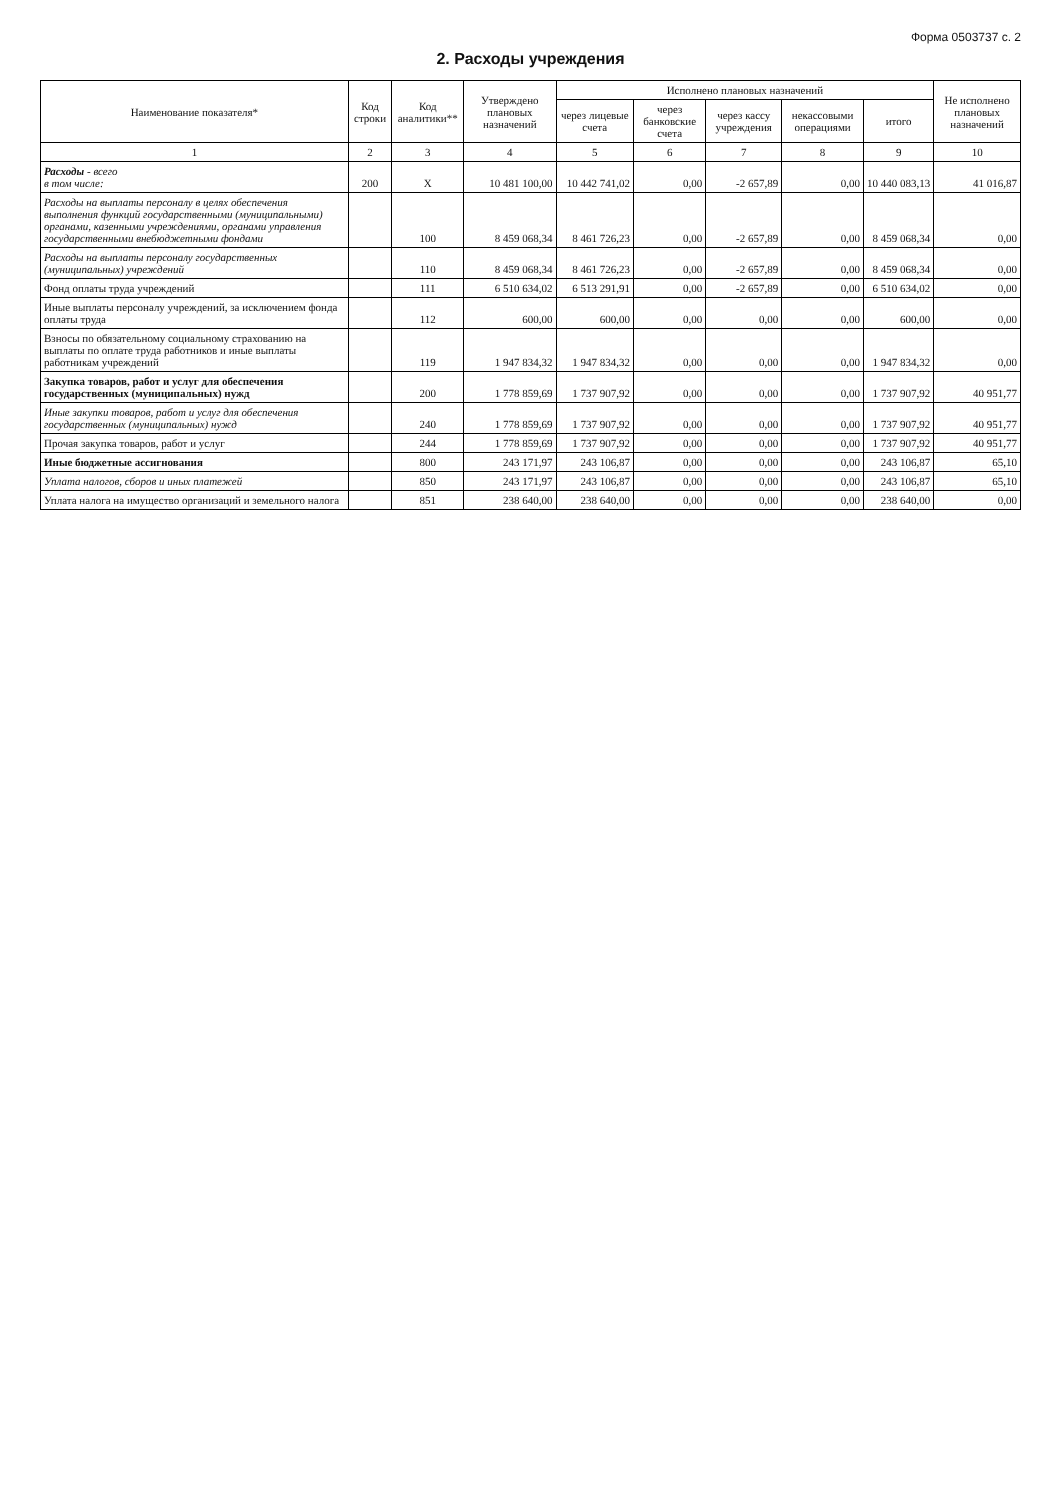Форма 0503737 с. 2
2. Расходы учреждения
| Наименование показателя* | Код строки | Код аналитики** | Утверждено плановых назначений | Исполнено плановых назначений | | | | | Не исполнено плановых назначений |
| --- | --- | --- | --- | --- | --- | --- | --- | --- | --- |
| | | | | через лицевые счета | через банковские счета | через кассу учреждения | некассовыми операциями | итого | |
| 1 | 2 | 3 | 4 | 5 | 6 | 7 | 8 | 9 | 10 |
| Расходы - всего в том числе: | 200 | X | 10 481 100,00 | 10 442 741,02 | 0,00 | -2 657,89 | 0,00 | 10 440 083,13 | 41 016,87 |
| Расходы на выплаты персоналу в целях обеспечения выполнения функций государственными (муниципальными) органами, казенными учреждениями, органами управления государственными внебюджетными фондами | | 100 | 8 459 068,34 | 8 461 726,23 | 0,00 | -2 657,89 | 0,00 | 8 459 068,34 | 0,00 |
| Расходы на выплаты персоналу государственных (муниципальных) учреждений | | 110 | 8 459 068,34 | 8 461 726,23 | 0,00 | -2 657,89 | 0,00 | 8 459 068,34 | 0,00 |
| Фонд оплаты труда учреждений | | 111 | 6 510 634,02 | 6 513 291,91 | 0,00 | -2 657,89 | 0,00 | 6 510 634,02 | 0,00 |
| Иные выплаты персоналу учреждений, за исключением фонда оплаты труда | | 112 | 600,00 | 600,00 | 0,00 | 0,00 | 0,00 | 600,00 | 0,00 |
| Взносы по обязательному социальному страхованию на выплаты по оплате труда работников и иные выплаты работникам учреждений | | 119 | 1 947 834,32 | 1 947 834,32 | 0,00 | 0,00 | 0,00 | 1 947 834,32 | 0,00 |
| Закупка товаров, работ и услуг для обеспечения государственных (муниципальных) нужд | | 200 | 1 778 859,69 | 1 737 907,92 | 0,00 | 0,00 | 0,00 | 1 737 907,92 | 40 951,77 |
| Иные закупки товаров, работ и услуг для обеспечения государственных (муниципальных) нужд | | 240 | 1 778 859,69 | 1 737 907,92 | 0,00 | 0,00 | 0,00 | 1 737 907,92 | 40 951,77 |
| Прочая закупка товаров, работ и услуг | | 244 | 1 778 859,69 | 1 737 907,92 | 0,00 | 0,00 | 0,00 | 1 737 907,92 | 40 951,77 |
| Иные бюджетные ассигнования | | 800 | 243 171,97 | 243 106,87 | 0,00 | 0,00 | 0,00 | 243 106,87 | 65,10 |
| Уплата налогов, сборов и иных платежей | | 850 | 243 171,97 | 243 106,87 | 0,00 | 0,00 | 0,00 | 243 106,87 | 65,10 |
| Уплата налога на имущество организаций и земельного налога | | 851 | 238 640,00 | 238 640,00 | 0,00 | 0,00 | 0,00 | 238 640,00 | 0,00 |